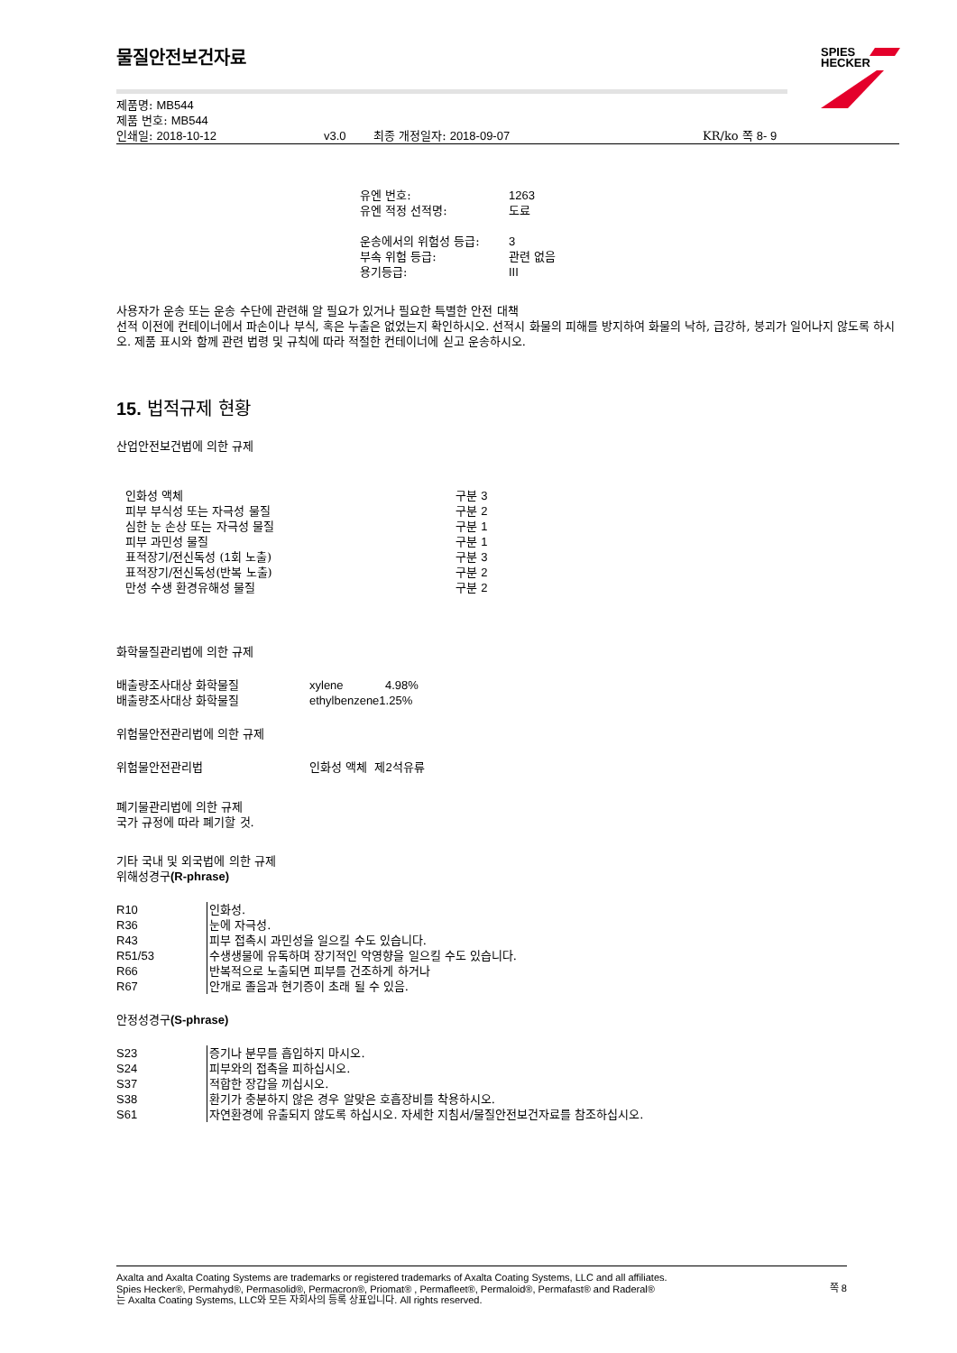SPIES
HECKER
물질안전보건자료
제품명: MB544
제품 번호: MB544
인쇄일: 2018-10-12 v3.0 최종 개정일자: 2018-09-07 KR/ko 쪽 8- 9
| 유엔 번호: | 1263 |
| 유엔 적정 선적명: | 도료 |
| 운송에서의 위험성 등급: | 3 |
| 부속 위험 등급: | 관련 없음 |
| 용기등급: | III |
사용자가 운송 또는 운송 수단에 관련해 알 필요가 있거나 필요한 특별한 안전 대책
선적 이전에 컨테이너에서 파손이나 부식, 혹은 누출은 없었는지 확인하시오. 선적시 화물의 피해를 방지하여 화물의 낙하, 급강하, 붕괴가 일어나지 않도록 하시오. 제품 표시와 함께 관련 법령 및 규칙에 따라 적절한 컨테이너에 싣고 운송하시오.
15. 법적규제 현황
산업안전보건법에 의한 규제
| 인화성 액체 | 구분 3 |
| 피부 부식성 또는 자극성 물질 | 구분 2 |
| 심한 눈 손상 또는 자극성 물질 | 구분 1 |
| 피부 과민성 물질 | 구분 1 |
| 표적장기/전신독성 ( 1 회 노출) | 구분 3 |
| 표적장기/전신독성(반복 노출) | 구분 2 |
| 만성 수생 환경유해성 물질 | 구분 2 |
화학물질관리법에 의한 규제
| 배출량조사대상 화학물질 | xylene | 4.98% |
| 배출량조사대상 화학물질 | ethylbenzene1.25% | |
위험물안전관리법에 의한 규제
| 위험물안전관리법 | 인화성 액체 제 2 석유류 |
폐기물관리법에 의한 규제
국가 규정에 따라 폐기할 것.
기타 국내 및 외국법에 의한 규제
위해성경구(R-phrase)
| R10 | 인화성. |
| R36 | 눈에 자극성. |
| R43 | 피부 접촉시 과민성을 일으킬 수도 있습니다. |
| R51/53 | 수생생물에 유독하며 장기적인 악영향을 일으킬 수도 있습니다. |
| R66 | 반복적으로 노출되면 피부를 건조하게 하거나 |
| R67 | 안개로 졸음과 현기증이 초래 될 수 있음. |
안정성경구(S-phrase)
| S23 | 증기나 분무를 흡입하지 마시오. |
| S24 | 피부와의 접촉을 피하십시오. |
| S37 | 적합한 장갑을 끼십시오. |
| S38 | 환기가 충분하지 않은 경우 알맞은 호흡장비를 착용하시오. |
| S61 | 자연환경에 유출되지 않도록 하십시오. 자세한 지침서/물질안전보건자료를 참조하십시오. |
Axalta and Axalta Coating Systems are trademarks or registered trademarks of Axalta Coating Systems, LLC and all affiliates. Spies Hecker®, Permahyd®, Permasolid®, Permacron®, Priomat® , Permafleet®, Permaloid®, Permafast® and Raderal®
는 Axalta Coating Systems, LLC와 모든 자회사의 등록 상표입니다. All rights reserved.
쪽 8